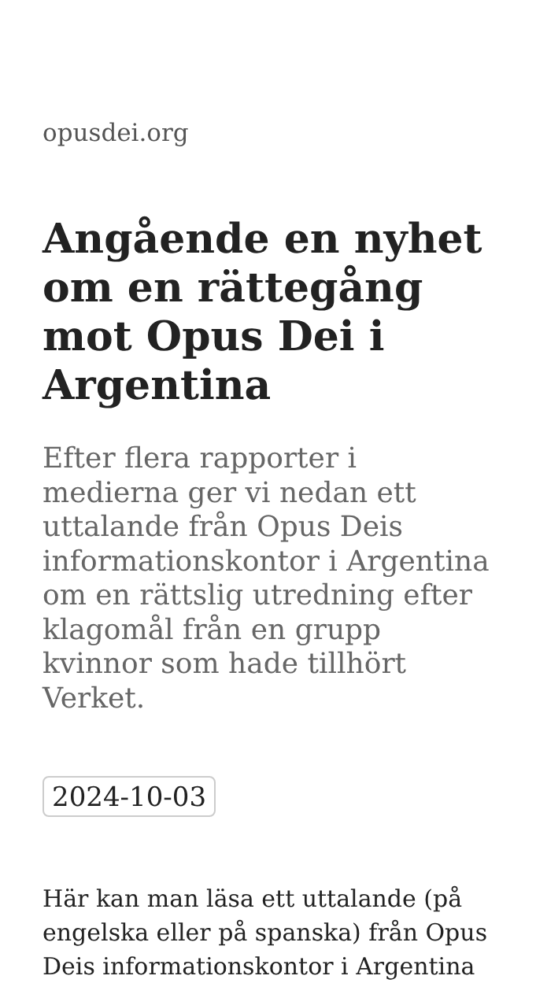opusdei.org
Angående en nyhet om en rättegång mot Opus Dei i Argentina
Efter flera rapporter i medierna ger vi nedan ett uttalande från Opus Deis informationskontor i Argentina om en rättslig utredning efter klagomål från en grupp kvinnor som hade tillhört Verket.
2024-10-03
Här kan man läsa ett uttalande (på engelska eller på spanska) från Opus Deis informationskontor i Argentina